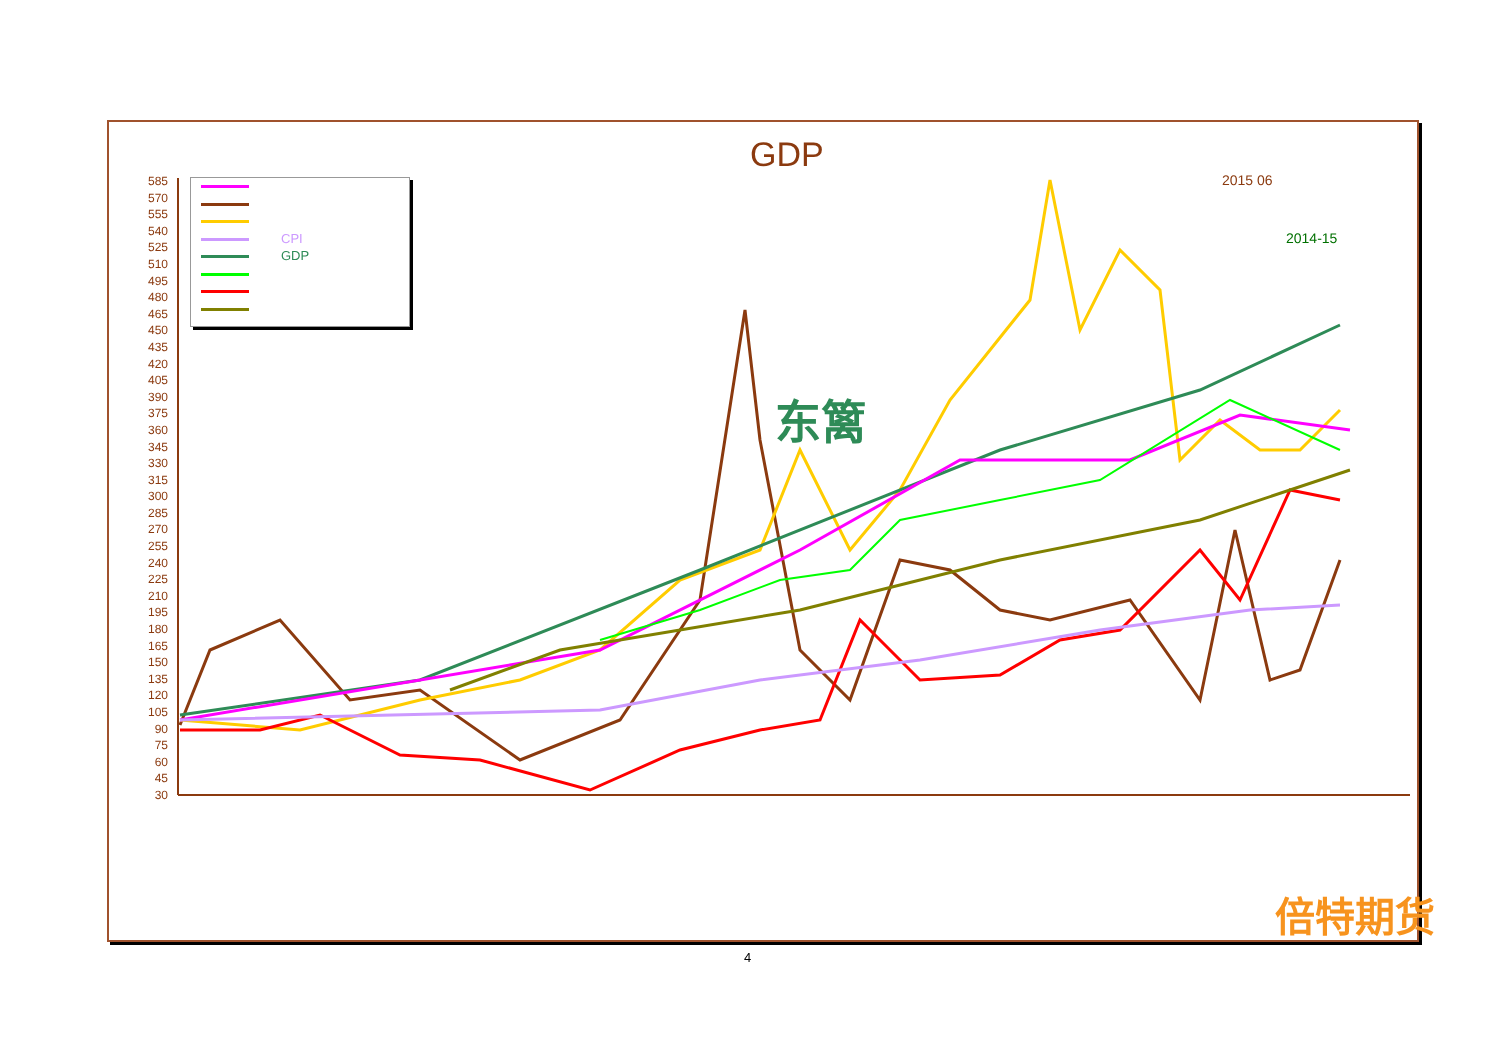GDP
2015 06
2014-15
CPI
GDP
585
570
555
540
525
510
495
480
465
450
435
420
405
390
375
360
345
330
315
300
285
270
255
240
225
210
195
180
165
150
135
120
105
90
75
60
45
30
东篱
倍特期货
4